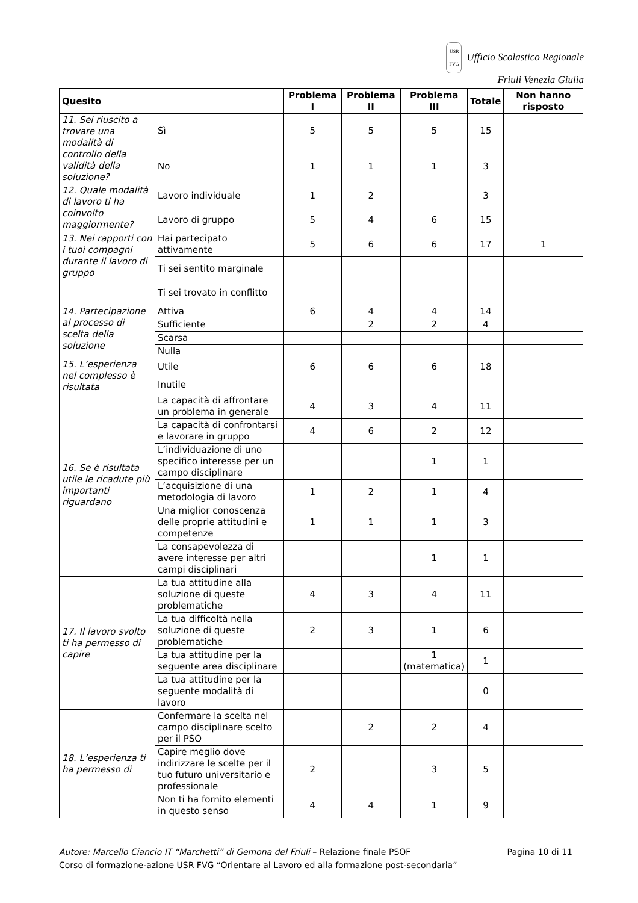USR
FVG Ufficio Scolastico Regionale
Friuli Venezia Giulia
| Quesito | | Problema I | Problema II | Problema III | Totale | Non hanno risposto |
| --- | --- | --- | --- | --- | --- | --- |
| 11. Sei riuscito a trovare una modalità di controllo della validità della soluzione? | Sì | 5 | 5 | 5 | 15 | |
| | No | 1 | 1 | 1 | 3 | |
| 12. Quale modalità di lavoro ti ha coinvolto maggiormente? | Lavoro individuale | 1 | 2 | | 3 | |
| | Lavoro di gruppo | 5 | 4 | 6 | 15 | |
| 13. Nei rapporti con i tuoi compagni durante il lavoro di gruppo | Hai partecipato attivamente | 5 | 6 | 6 | 17 | 1 |
| | Ti sei sentito marginale | | | | | |
| | Ti sei trovato in conflitto | | | | | |
| 14. Partecipazione al processo di scelta della soluzione | Attiva | 6 | 4 | 4 | 14 | |
| | Sufficiente | | 2 | 2 | 4 | |
| | Scarsa | | | | | |
| | Nulla | | | | | |
| 15. L’esperienza nel complesso è risultata | Utile | 6 | 6 | 6 | 18 | |
| | Inutile | | | | | |
| 16. Se è risultata utile le ricadute più importanti riguardano | La capacità di affrontare un problema in generale | 4 | 3 | 4 | 11 | |
| | La capacità di confrontarsi e lavorare in gruppo | 4 | 6 | 2 | 12 | |
| | L’individuazione di uno specifico interesse per un campo disciplinare | | | 1 | 1 | |
| | L’acquisizione di una metodologia di lavoro | 1 | 2 | 1 | 4 | |
| | Una miglior conoscenza delle proprie attitudini e competenze | 1 | 1 | 1 | 3 | |
| | La consapevolezza di avere interesse per altri campi disciplinari | | | 1 | 1 | |
| 17. Il lavoro svolto ti ha permesso di capire | La tua attitudine alla soluzione di queste problematiche | 4 | 3 | 4 | 11 | |
| | La tua difficoltà nella soluzione di queste problematiche | 2 | 3 | 1 | 6 | |
| | La tua attitudine per la seguente area disciplinare | | | 1 (matematica) | 1 | |
| | La tua attitudine per la seguente modalità di lavoro | | | | 0 | |
| 18. L’esperienza ti ha permesso di | Confermare la scelta nel campo disciplinare scelto per il PSO | | 2 | 2 | 4 | |
| | Capire meglio dove indirizzare le scelte per il tuo futuro universitario e professionale | 2 | | 3 | 5 | |
| | Non ti ha fornito elementi in questo senso | 4 | 4 | 1 | 9 | |
Autore: Marcello Ciancio IT “Marchetti” di Gemona del Friuli – Relazione finale PSOF Pagina 10 di 11
Corso di formazione-azione USR FVG “Orientare al Lavoro ed alla formazione post-secondaria”